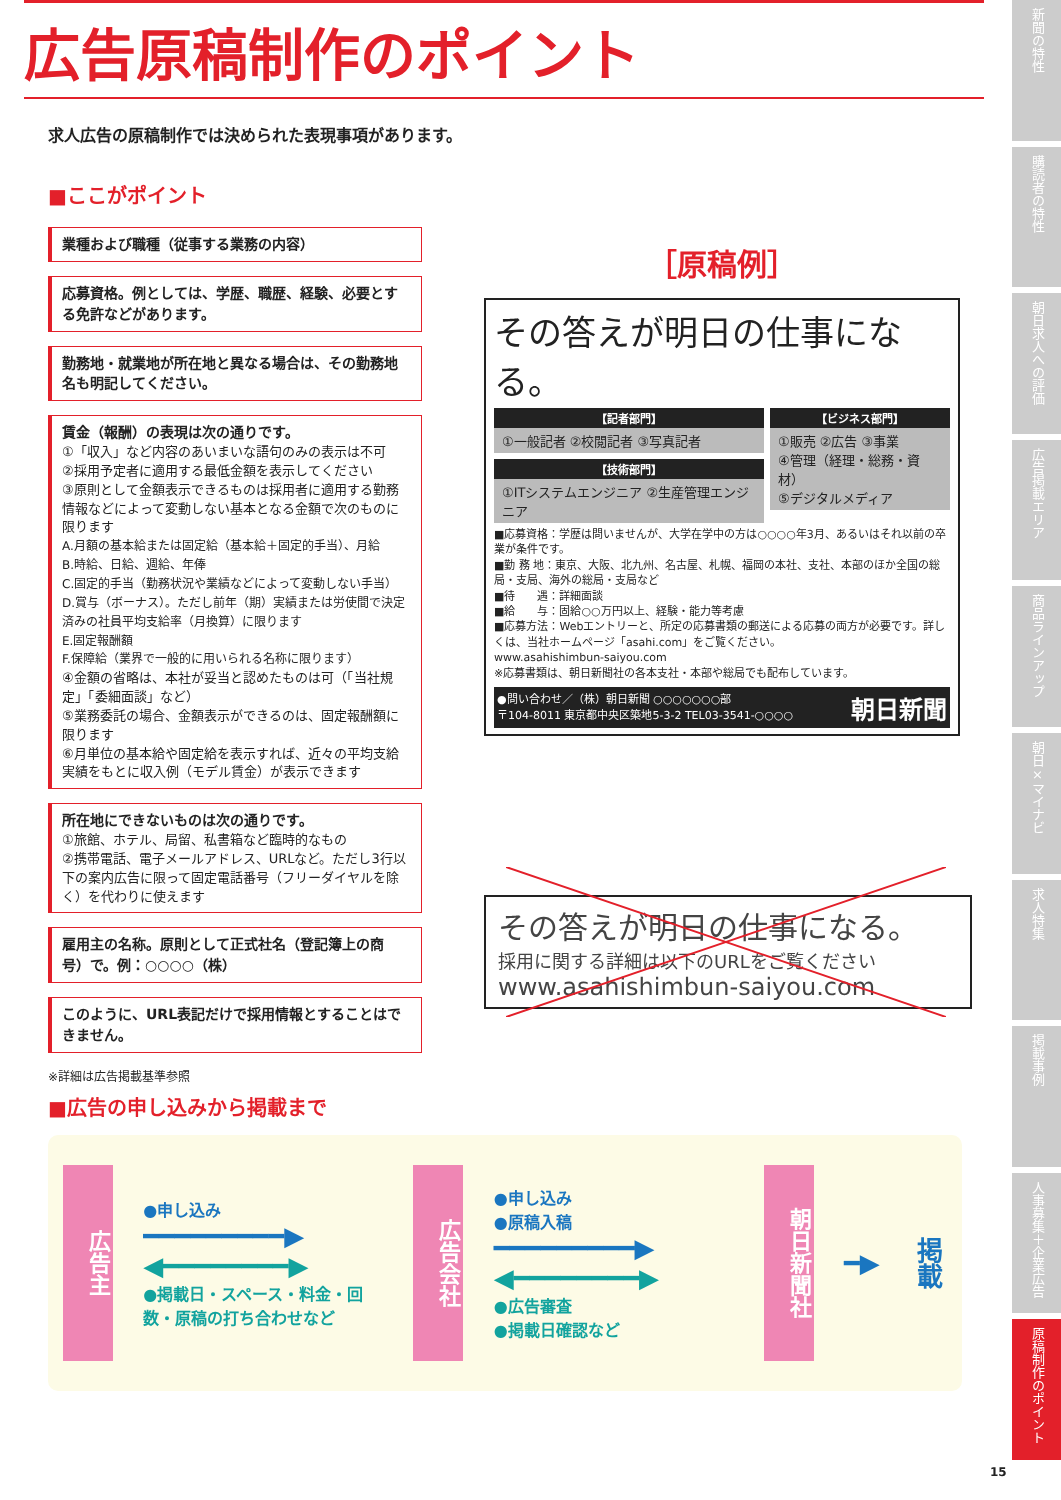広告原稿制作のポイント
求人広告の原稿制作では決められた表現事項があります。
■ここがポイント
業種および職種（従事する業務の内容）
応募資格。例としては、学歴、職歴、経験、必要とする免許などがあります。
勤務地・就業地が所在地と異なる場合は、その勤務地名も明記してください。
賃金（報酬）の表現は次の通りです。
①「収入」など内容のあいまいな語句のみの表示は不可
②採用予定者に適用する最低金額を表示してください
③原則として金額表示できるものは採用者に適用する勤務情報などによって変動しない基本となる金額で次のものに限ります
A.月額の基本給または固定給（基本給＋固定的手当）、月給
B.時給、日給、週給、年俸
C.固定的手当（勤務状況や業績などによって変動しない手当）
D.賞与（ボーナス）。ただし前年（期）実績または労使間で決定済みの社員平均支給率（月換算）に限ります
E.固定報酬額
F.保障給（業界で一般的に用いられる名称に限ります）
④金額の省略は、本社が妥当と認めたものは可（「当社規定」「委細面談」など）
⑤業務委託の場合、金額表示ができるのは、固定報酬額に限ります
⑥月単位の基本給や固定給を表示すれば、近々の平均支給実績をもとに収入例（モデル賃金）が表示できます
所在地にできないものは次の通りです。
①旅館、ホテル、局留、私書箱など臨時的なもの
②携帯電話、電子メールアドレス、URLなど。ただし3行以下の案内広告に限って固定電話番号（フリーダイヤルを除く）を代わりに使えます
雇用主の名称。原則として正式社名（登記簿上の商号）で。例：○○○○（株）
このように、URL表記だけで採用情報とすることはできません。
※詳細は広告掲載基準参照
［原稿例］
その答えが明日の仕事になる。
【記者部門】
①一般記者 ②校閲記者 ③写真記者
【技術部門】
①ITシステムエンジニア ②生産管理エンジニア
【ビジネス部門】
①販売 ②広告 ③事業
④管理（経理・総務・資材）
⑤デジタルメディア
■応募資格：学歴は問いませんが、大学在学中の方は○○○○年3月、あるいはそれ以前の卒業が条件です。
■勤 務 地：東京、大阪、北九州、名古屋、札幌、福岡の本社、支社、本部のほか全国の総局・支局、海外の総局・支局など
■待　　遇：詳細面談
■給　　与：固給○○万円以上、経験・能力等考慮
■応募方法：Webエントリーと、所定の応募書類の郵送による応募の両方が必要です。詳しくは、当社ホームページ「asahi.com」をご覧ください。
www.asahishimbun-saiyou.com
※応募書類は、朝日新聞社の各本支社・本部や総局でも配布しています。
●問い合わせ／（株）朝日新聞 ○○○○○○○部
〒104-8011 東京都中央区築地5-3-2 TEL03-3541-○○○○ 朝日新聞
その答えが明日の仕事になる。
採用に関する詳細は以下のURLをご覧ください
www.asahishimbun-saiyou.com
■広告の申し込みから掲載まで
広告主
●申し込み
━━━━━━━━━▶
◀━━━━━━━━▶
●掲載日・スペース・料金・回数・原稿の打ち合わせなど
広告会社
●申し込み
●原稿入稿
━━━━━━━━━▶
◀━━━━━━━━▶
●広告審査
●掲載日確認など
朝日新聞社
━▶
掲載
新聞の特性
購読者の特性
朝日求人への評価
広告掲載エリア
商品ラインアップ
朝日×マイナビ
求人特集
掲載事例
人事募集＋企業広告
原稿制作のポイント
15